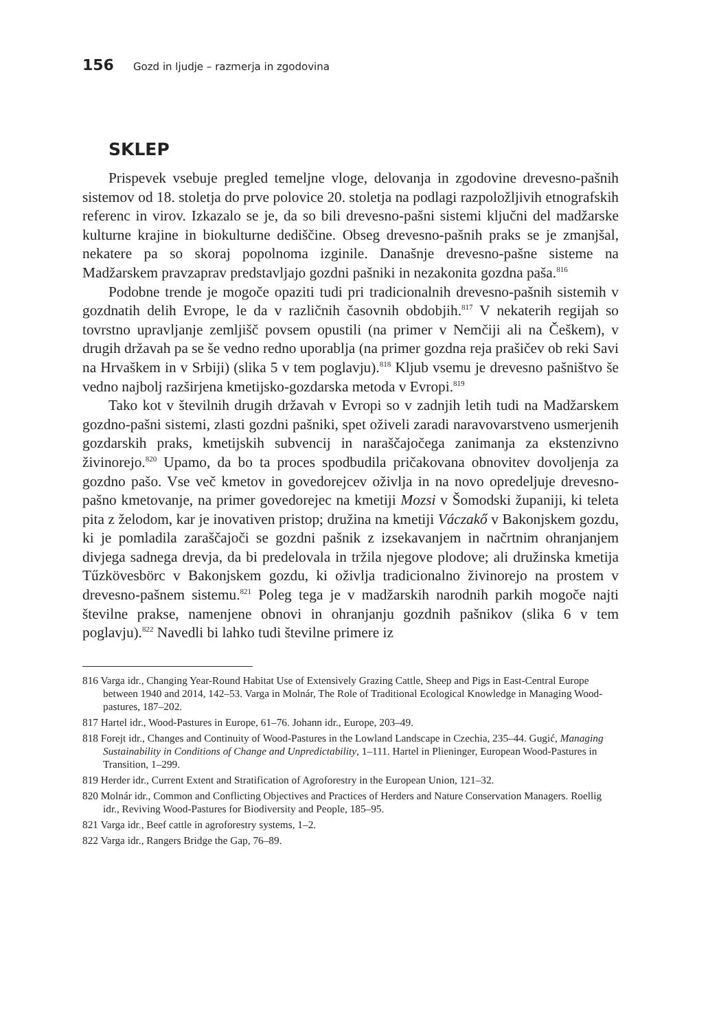156 Gozd in ljudje – razmerja in zgodovina
SKLEP
Prispevek vsebuje pregled temeljne vloge, delovanja in zgodovine drevesno-pašnih sistemov od 18. stoletja do prve polovice 20. stoletja na podlagi razpoložljivih etnografskih referenc in virov. Izkazalo se je, da so bili drevesno-pašni sistemi ključni del madžarske kulturne krajine in biokulturne dediščine. Obseg drevesno-pašnih praks se je zmanjšal, nekatere pa so skoraj popolnoma izginile. Današnje drevesno-pašne sisteme na Madžarskem pravzaprav predstavljajo gozdni pašniki in nezakonita gozdna paša.<sup>816</sup>
Podobne trende je mogoče opaziti tudi pri tradicionalnih drevesno-pašnih sistemih v gozdnatih delih Evrope, le da v različnih časovnih obdobjih.<sup>817</sup> V nekaterih regijah so tovrstno upravljanje zemljišč povsem opustili (na primer v Nemčiji ali na Češkem), v drugih državah pa se še vedno redno uporablja (na primer gozdna reja prašičev ob reki Savi na Hrvaškem in v Srbiji) (slika 5 v tem poglavju).<sup>818</sup> Kljub vsemu je drevesno pašništvo še vedno najbolj razširjena kmetijsko-gozdarska metoda v Evropi.<sup>819</sup>
Tako kot v številnih drugih državah v Evropi so v zadnjih letih tudi na Madžarskem gozdno-pašni sistemi, zlasti gozdni pašniki, spet oživeli zaradi naravovarstveno usmerjenih gozdarskih praks, kmetijskih subvencij in naraščajočega zanimanja za ekstenzivno živinorejo.<sup>820</sup> Upamo, da bo ta proces spodbudila pričakovana obnovitev dovoljenja za gozdno pašo. Vse več kmetov in govedorejcev oživlja in na novo opredeljuje drevesno-pašno kmetovanje, na primer govedorejec na kmetiji Mozsi v Šomodski županiji, ki teleta pita z želodom, kar je inovativen pristop; družina na kmetiji Váczakő v Bakonjskem gozdu, ki je pomladila zaraščajoči se gozdni pašnik z izsekavanjem in načrtnim ohranjanjem divjega sadnega drevja, da bi predelovala in tržila njegove plodove; ali družinska kmetija Tűzkövesbörc v Bakonjskem gozdu, ki oživlja tradicionalno živinorejo na prostem v drevesno-pašnem sistemu.<sup>821</sup> Poleg tega je v madžarskih narodnih parkih mogoče najti številne prakse, namenjene obnovi in ohranjanju gozdnih pašnikov (slika 6 v tem poglavju).<sup>822</sup> Navedli bi lahko tudi številne primere iz
816 Varga idr., Changing Year-Round Habitat Use of Extensively Grazing Cattle, Sheep and Pigs in East-Central Europe between 1940 and 2014, 142–53. Varga in Molnár, The Role of Traditional Ecological Knowledge in Managing Wood-pastures, 187–202.
817 Hartel idr., Wood-Pastures in Europe, 61–76. Johann idr., Europe, 203–49.
818 Forejt idr., Changes and Continuity of Wood-Pastures in the Lowland Landscape in Czechia, 235–44. Gugić, Managing Sustainability in Conditions of Change and Unpredictability, 1–111. Hartel in Plieninger, European Wood-Pastures in Transition, 1–299.
819 Herder idr., Current Extent and Stratification of Agroforestry in the European Union, 121–32.
820 Molnár idr., Common and Conflicting Objectives and Practices of Herders and Nature Conservation Managers. Roellig idr., Reviving Wood-Pastures for Biodiversity and People, 185–95.
821 Varga idr., Beef cattle in agroforestry systems, 1–2.
822 Varga idr., Rangers Bridge the Gap, 76–89.